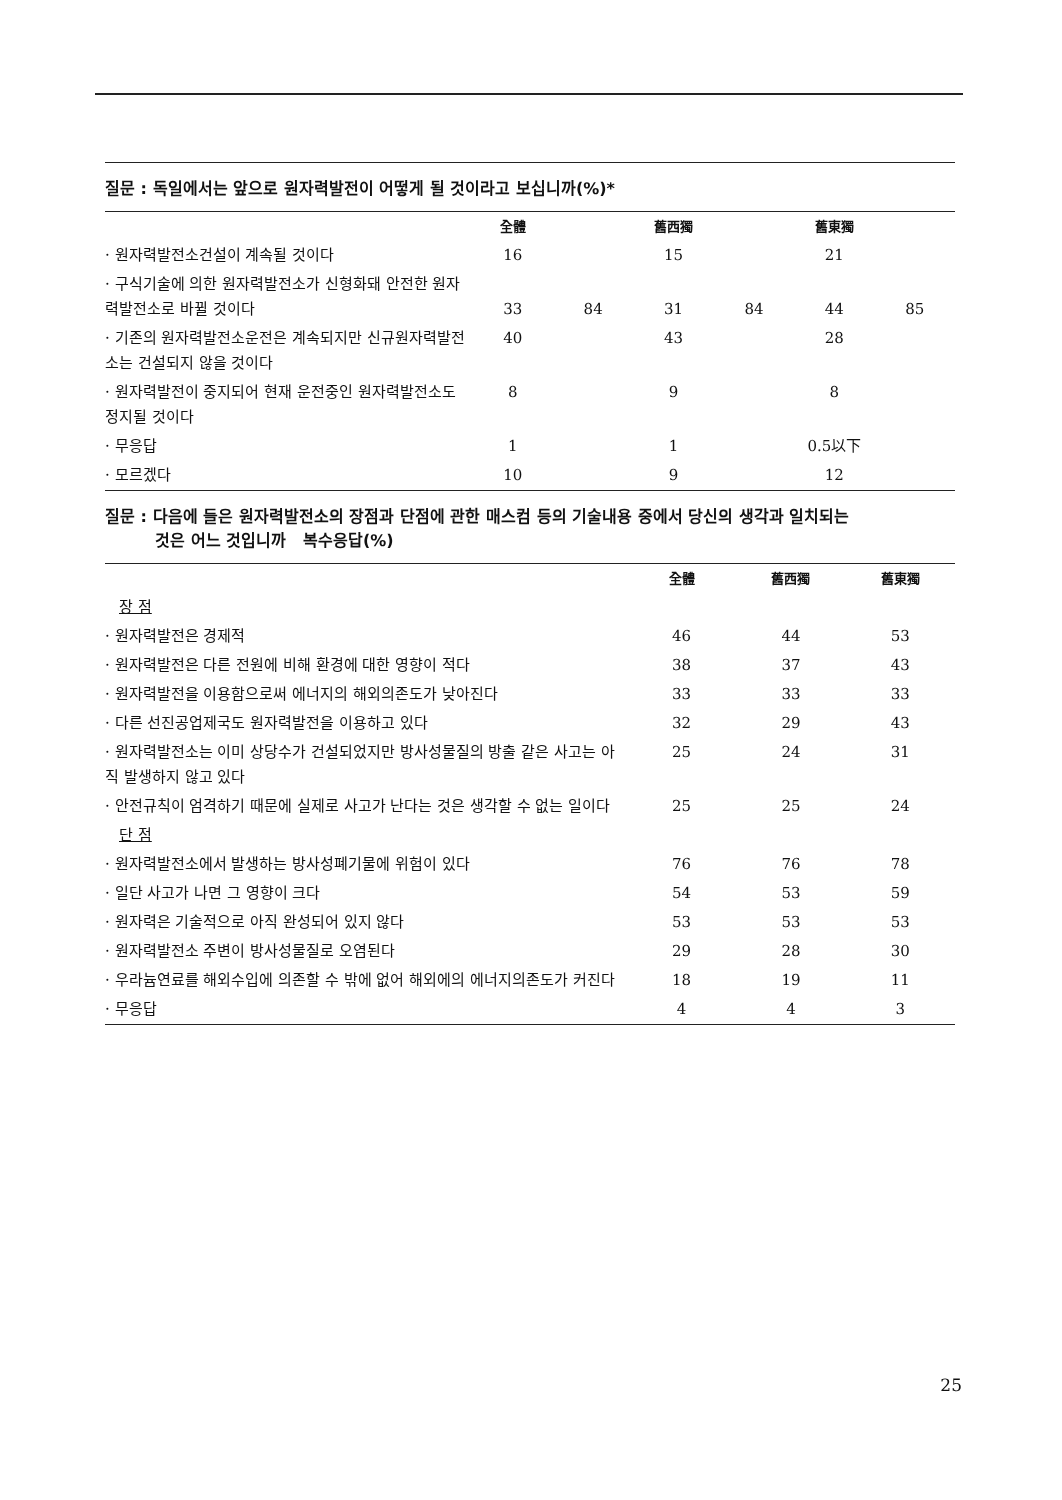질문 : 독일에서는 앞으로 원자력발전이 어떻게 될 것이라고 보십니까(%)*
| | 全體 | | 舊西獨 | | 舊東獨 | |
| --- | --- | --- | --- | --- | --- | --- |
| · 원자력발전소건설이 계속될 것이다 | 16 | | 15 | | 21 | |
| · 구식기술에 의한 원자력발전소가 신형화돼 안전한 원자력발전소로 바뀔 것이다 | 33 | 84 | 31 | 84 | 44 | 85 |
| · 기존의 원자력발전소운전은 계속되지만 신규원자력발전소는 건설되지 않을 것이다 | 40 | | 43 | | 28 | |
| · 원자력발전이 중지되어 현재 운전중인 원자력발전소도 정지될 것이다 | 8 | | 9 | | 8 | |
| · 무응답 | 1 | | 1 | | 0.5以下 | |
| · 모르겠다 | 10 | | 9 | | 12 | |
질문 : 다음에 들은 원자력발전소의 장점과 단점에 관한 매스컴 등의 기술내용 중에서 당신의 생각과 일치되는
것은 어느 것입니까 복수응답(%)
| | 全體 | 舊西獨 | 舊東獨 |
| --- | --- | --- | --- |
| 장 점 | | | |
| · 원자력발전은 경제적 | 46 | 44 | 53 |
| · 원자력발전은 다른 전원에 비해 환경에 대한 영향이 적다 | 38 | 37 | 43 |
| · 원자력발전을 이용함으로써 에너지의 해외의존도가 낮아진다 | 33 | 33 | 33 |
| · 다른 선진공업제국도 원자력발전을 이용하고 있다 | 32 | 29 | 43 |
| · 원자력발전소는 이미 상당수가 건설되었지만 방사성물질의 방출 같은 사고는 아직 발생하지 않고 있다 | 25 | 24 | 31 |
| · 안전규칙이 엄격하기 때문에 실제로 사고가 난다는 것은 생각할 수 없는 일이다 | 25 | 25 | 24 |
| 단 점 | | | |
| · 원자력발전소에서 발생하는 방사성폐기물에 위험이 있다 | 76 | 76 | 78 |
| · 일단 사고가 나면 그 영향이 크다 | 54 | 53 | 59 |
| · 원자력은 기술적으로 아직 완성되어 있지 않다 | 53 | 53 | 53 |
| · 원자력발전소 주변이 방사성물질로 오염된다 | 29 | 28 | 30 |
| · 우라늄연료를 해외수입에 의존할 수 밖에 없어 해외에의 에너지의존도가 커진다 | 18 | 19 | 11 |
| · 무응답 | 4 | 4 | 3 |
25